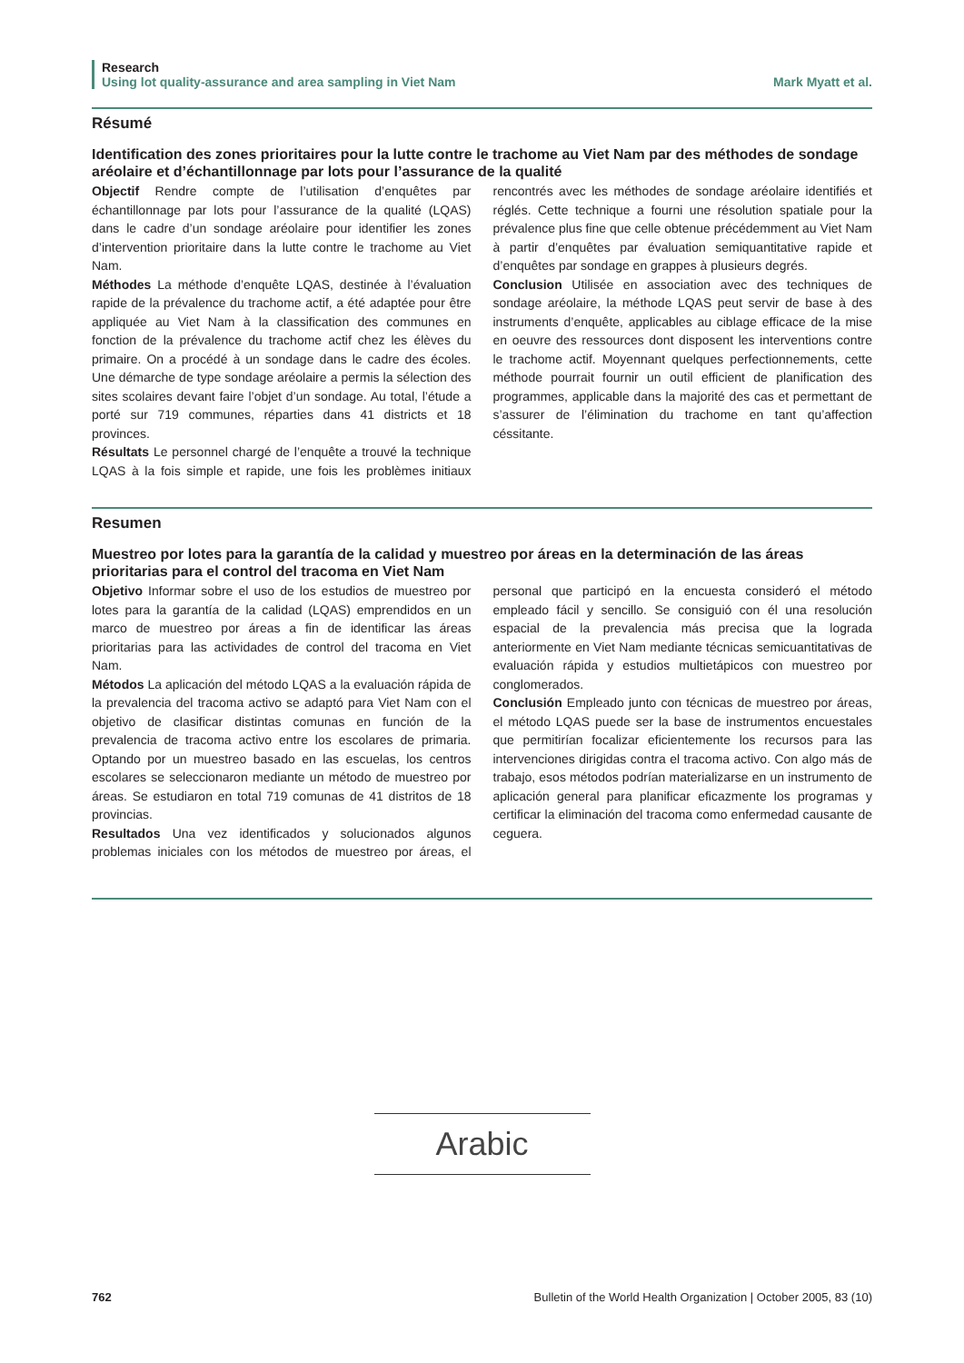Research
Using lot quality-assurance and area sampling in Viet Nam Mark Myatt et al.
Résumé
Identification des zones prioritaires pour la lutte contre le trachome au Viet Nam par des méthodes de sondage aréolaire et d’échantillonnage par lots pour l’assurance de la qualité
Objectif Rendre compte de l’utilisation d’enquêtes par échantillonnage par lots pour l’assurance de la qualité (LQAS) dans le cadre d’un sondage aréolaire pour identifier les zones d’intervention prioritaire dans la lutte contre le trachome au Viet Nam.
Méthodes La méthode d’enquête LQAS, destinée à l’évaluation rapide de la prévalence du trachome actif, a été adaptée pour être appliquée au Viet Nam à la classification des communes en fonction de la prévalence du trachome actif chez les élèves du primaire. On a procédé à un sondage dans le cadre des écoles. Une démarche de type sondage aréolaire a permis la sélection des sites scolaires devant faire l’objet d’un sondage. Au total, l’étude a porté sur 719 communes, réparties dans 41 districts et 18 provinces.
Résultats Le personnel chargé de l’enquête a trouvé la technique LQAS à la fois simple et rapide, une fois les problèmes initiaux rencontrés avec les méthodes de sondage aréolaire identifiés et réglés. Cette technique a fourni une résolution spatiale pour la prévalence plus fine que celle obtenue précédemment au Viet Nam à partir d’enquêtes par évaluation semiquantitative rapide et d’enquêtes par sondage en grappes à plusieurs degrés.
Conclusion Utilisée en association avec des techniques de sondage aréolaire, la méthode LQAS peut servir de base à des instruments d’enquête, applicables au ciblage efficace de la mise en oeuvre des ressources dont disposent les interventions contre le trachome actif. Moyennant quelques perfectionnements, cette méthode pourrait fournir un outil efficient de planification des programmes, applicable dans la majorité des cas et permettant de s’assurer de l’élimination du trachome en tant qu’affection céssitante.
Resumen
Muestreo por lotes para la garantía de la calidad y muestreo por áreas en la determinación de las áreas prioritarias para el control del tracoma en Viet Nam
Objetivo Informar sobre el uso de los estudios de muestreo por lotes para la garantía de la calidad (LQAS) emprendidos en un marco de muestreo por áreas a fin de identificar las áreas prioritarias para las actividades de control del tracoma en Viet Nam.
Métodos La aplicación del método LQAS a la evaluación rápida de la prevalencia del tracoma activo se adaptó para Viet Nam con el objetivo de clasificar distintas comunas en función de la prevalencia de tracoma activo entre los escolares de primaria. Optando por un muestreo basado en las escuelas, los centros escolares se seleccionaron mediante un método de muestreo por áreas. Se estudiaron en total 719 comunas de 41 distritos de 18 provincias.
Resultados Una vez identificados y solucionados algunos problemas iniciales con los métodos de muestreo por áreas, el personal que participó en la encuesta consideró el método empleado fácil y sencillo. Se consiguió con él una resolución espacial de la prevalencia más precisa que la lograda anteriormente en Viet Nam mediante técnicas semicuantitativas de evaluación rápida y estudios multietápicos con muestreo por conglomerados.
Conclusión Empleado junto con técnicas de muestreo por áreas, el método LQAS puede ser la base de instrumentos encuestales que permitirían focalizar eficientemente los recursos para las intervenciones dirigidas contra el tracoma activo. Con algo más de trabajo, esos métodos podrían materializarse en un instrumento de aplicación general para planificar eficazmente los programas y certificar la eliminación del tracoma como enfermedad causante de ceguera.
Arabic
762 Bulletin of the World Health Organization | October 2005, 83 (10)